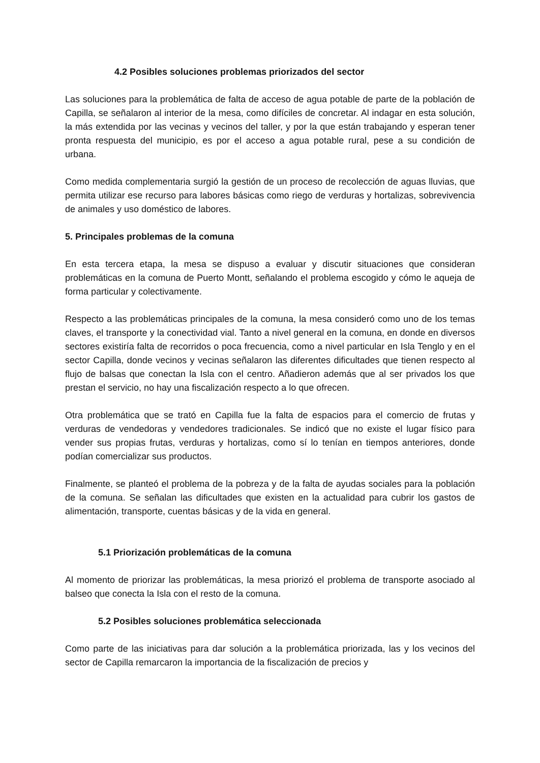4.2 Posibles soluciones problemas priorizados del sector
Las soluciones para la problemática de falta de acceso de agua potable de parte de la población de Capilla, se señalaron al interior de la mesa, como difíciles de concretar. Al indagar en esta solución, la más extendida por las vecinas y vecinos del taller, y por la que están trabajando y esperan tener pronta respuesta del municipio, es por el acceso a agua potable rural, pese a su condición de urbana.
Como medida complementaria surgió la gestión de un proceso de recolección de aguas lluvias, que permita utilizar ese recurso para labores básicas como riego de verduras y hortalizas, sobrevivencia de animales y uso doméstico de labores.
5. Principales problemas de la comuna
En esta tercera etapa, la mesa se dispuso a evaluar y discutir situaciones que consideran problemáticas en la comuna de Puerto Montt, señalando el problema escogido y cómo le aqueja de forma particular y colectivamente.
Respecto a las problemáticas principales de la comuna, la mesa consideró como uno de los temas claves, el transporte y la conectividad vial. Tanto a nivel general en la comuna, en donde en diversos sectores existiría falta de recorridos o poca frecuencia, como a nivel particular en Isla Tenglo y en el sector Capilla, donde vecinos y vecinas señalaron las diferentes dificultades que tienen respecto al flujo de balsas que conectan la Isla con el centro. Añadieron además que al ser privados los que prestan el servicio, no hay una fiscalización respecto a lo que ofrecen.
Otra problemática que se trató en Capilla fue la falta de espacios para el comercio de frutas y verduras de vendedoras y vendedores tradicionales. Se indicó que no existe el lugar físico para vender sus propias frutas, verduras y hortalizas, como sí lo tenían en tiempos anteriores, donde podían comercializar sus productos.
Finalmente, se planteó el problema de la pobreza y de la falta de ayudas sociales para la población de la comuna. Se señalan las dificultades que existen en la actualidad para cubrir los gastos de alimentación, transporte, cuentas básicas y de la vida en general.
5.1 Priorización problemáticas de la comuna
Al momento de priorizar las problemáticas, la mesa priorizó el problema de transporte asociado al balseo que conecta la Isla con el resto de la comuna.
5.2 Posibles soluciones problemática seleccionada
Como parte de las iniciativas para dar solución a la problemática priorizada, las y los vecinos del sector de Capilla remarcaron la importancia de la fiscalización de precios y